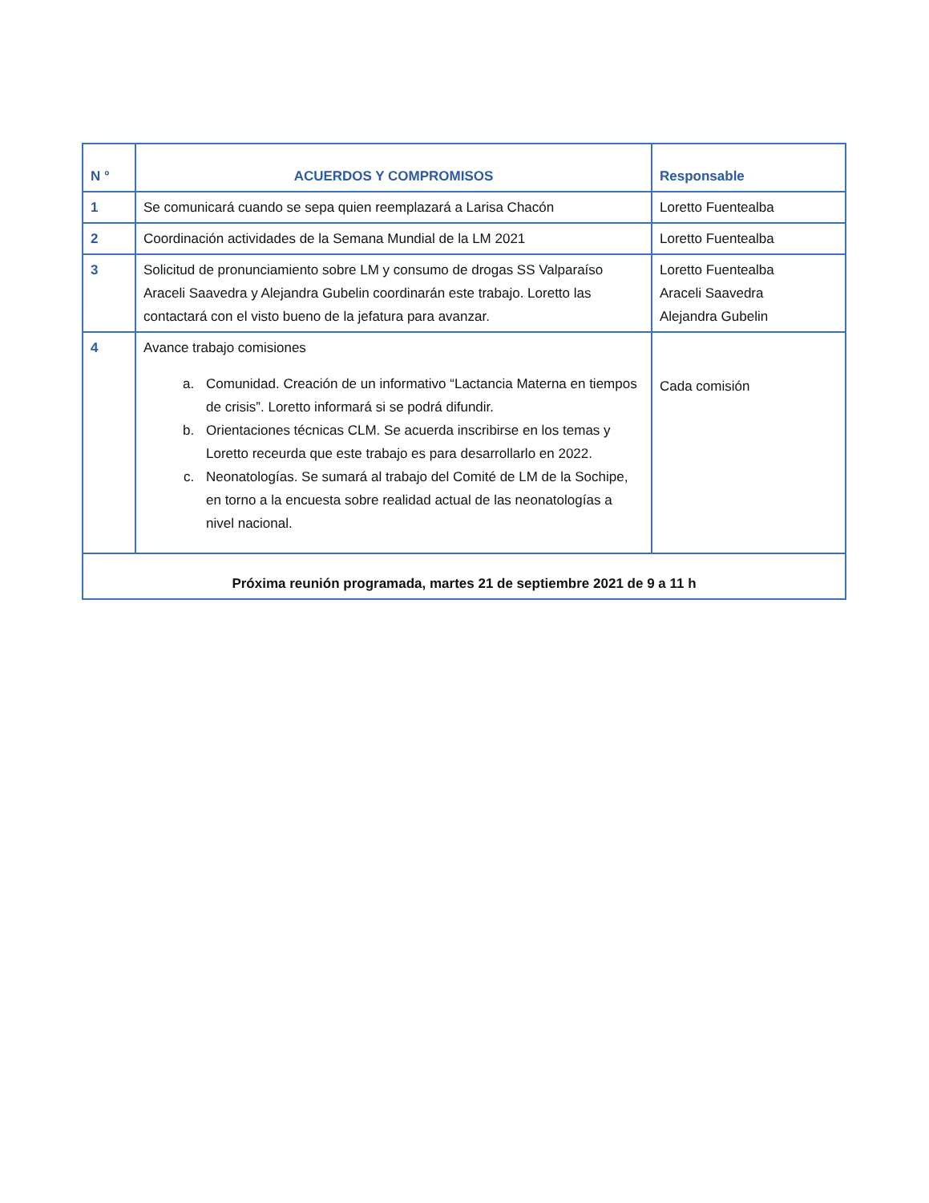| N ° | ACUERDOS Y COMPROMISOS | Responsable |
| --- | --- | --- |
| 1 | Se comunicará cuando se sepa quien reemplazará a Larisa Chacón | Loretto Fuentealba |
| 2 | Coordinación actividades de la Semana Mundial de la LM 2021 | Loretto Fuentealba |
| 3 | Solicitud de pronunciamiento sobre LM y consumo de drogas SS Valparaíso Araceli Saavedra y Alejandra Gubelin coordinarán este trabajo. Loretto las contactará con el visto bueno de la jefatura para avanzar. | Loretto Fuentealba Araceli Saavedra Alejandra Gubelin |
| 4 | Avance trabajo comisiones a. Comunidad. Creación de un informativo “Lactancia Materna en tiempos de crisis”. Loretto informará si se podrá difundir. b. Orientaciones técnicas CLM. Se acuerda inscribirse en los temas y Loretto receurda que este trabajo es para desarrollarlo en 2022. c. Neonatologías. Se sumará al trabajo del Comité de LM de la Sochipe, en torno a la encuesta sobre realidad actual de las neonatologías a nivel nacional. | Cada comisión |
| Próxima reunión programada, martes 21 de septiembre 2021 de 9 a 11 h | | |